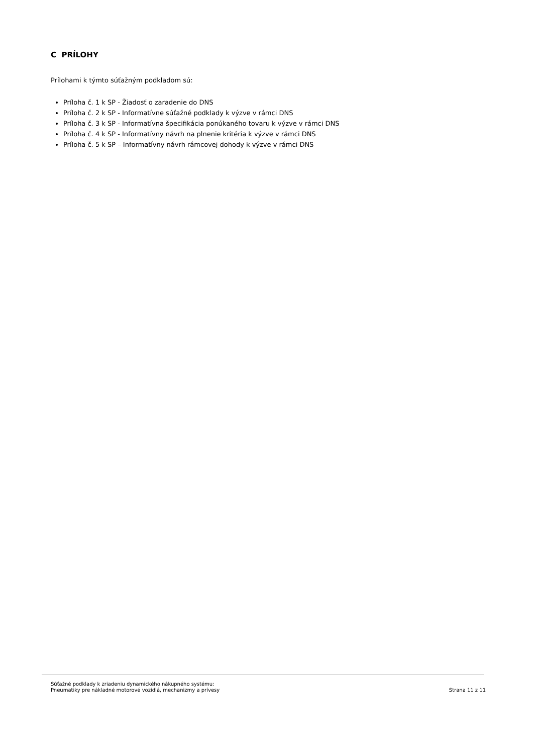C PRÍLOHY
Prílohami k týmto súťažným podkladom sú:
Príloha č. 1 k SP - Žiadosť o zaradenie do DNS
Príloha č. 2 k SP - Informatívne súťažné podklady k výzve v rámci DNS
Príloha č. 3 k SP - Informatívna špecifikácia ponúkaného tovaru k výzve v rámci DNS
Príloha č. 4 k SP - Informatívny návrh na plnenie kritéria k výzve v rámci DNS
Príloha č. 5 k SP – Informatívny návrh rámcovej dohody k výzve v rámci DNS
Súťažné podklady k zriadeniu dynamického nákupného systému:
Pneumatiky pre nákladné motorové vozidlá, mechanizmy a prívesy
Strana 11 z 11